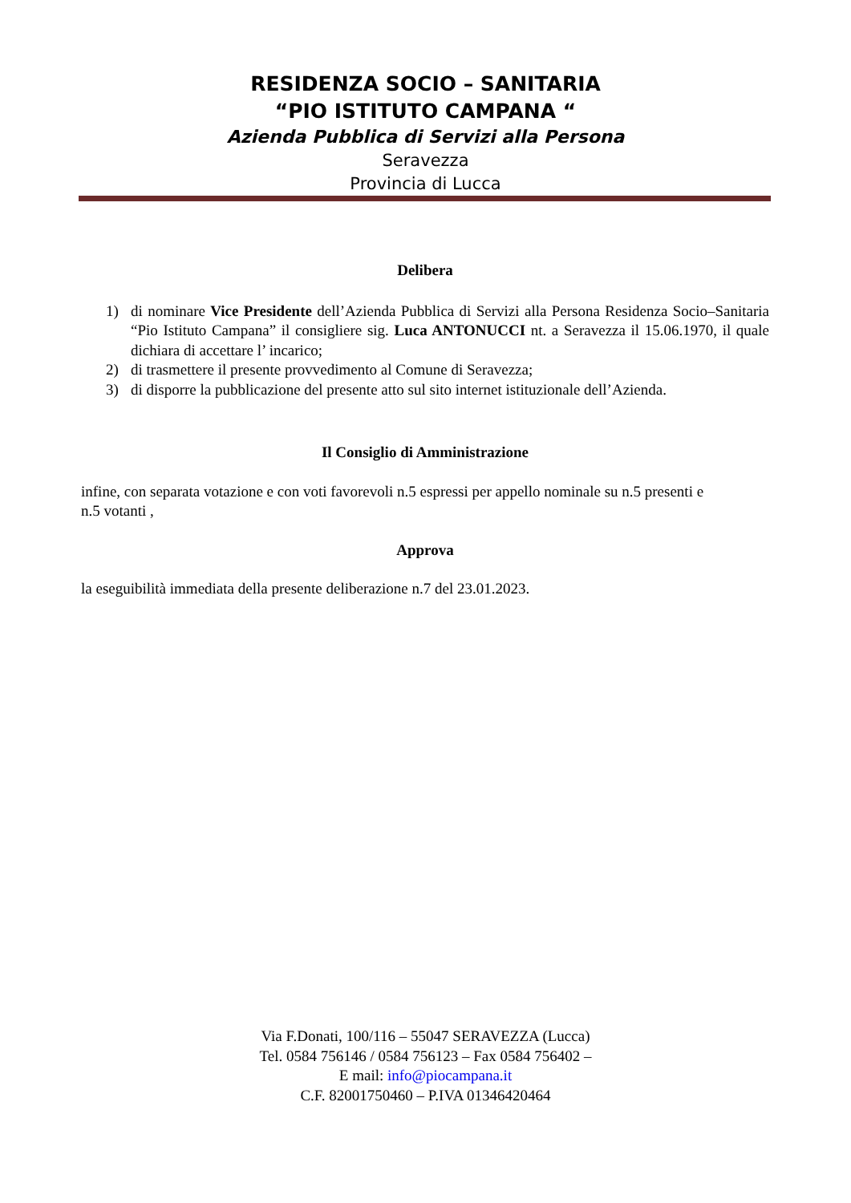RESIDENZA SOCIO – SANITARIA
“PIO ISTITUTO CAMPANA “
Azienda Pubblica di Servizi alla Persona
Seravezza
Provincia di Lucca
Delibera
1) di nominare Vice Presidente dell’Azienda Pubblica di Servizi alla Persona Residenza Socio–Sanitaria “Pio Istituto Campana” il consigliere sig. Luca ANTONUCCI nt. a Seravezza il 15.06.1970, il quale dichiara di accettare l’ incarico;
2) di trasmettere il presente provvedimento al Comune di Seravezza;
3) di disporre la pubblicazione del presente atto sul sito internet istituzionale dell’Azienda.
Il Consiglio di Amministrazione
infine, con separata votazione e con voti favorevoli n.5 espressi per appello nominale su n.5 presenti e n.5 votanti ,
Approva
la eseguibilità immediata della presente deliberazione n.7 del 23.01.2023.
Via F.Donati, 100/116 – 55047 SERAVEZZA (Lucca)
Tel. 0584 756146 / 0584 756123 – Fax 0584 756402 –
E mail: info@piocampana.it
C.F. 82001750460 – P.IVA 01346420464